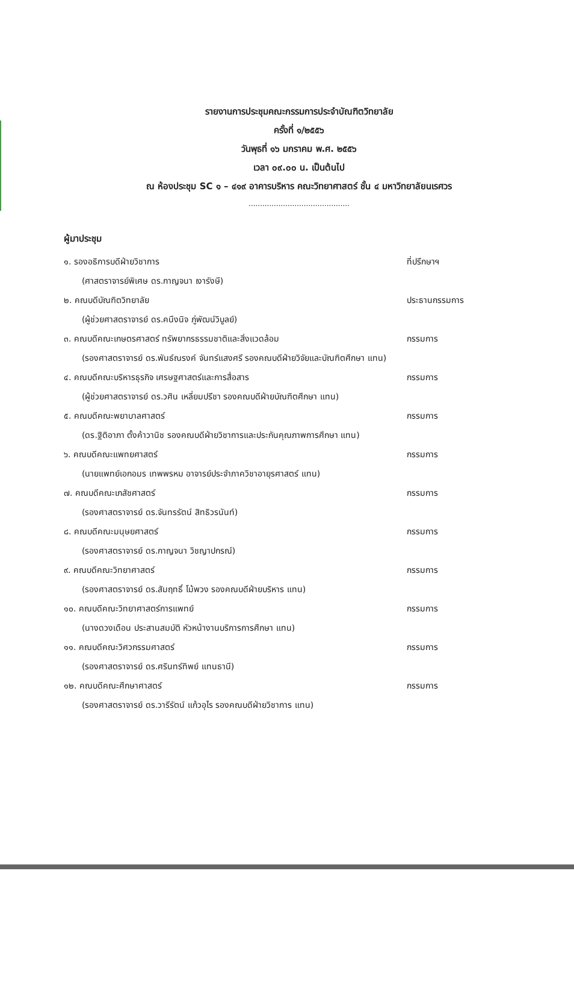รายงานการประชุมคณะกรรมการประจำบัณฑิตวิทยาลัย
ครั้งที่ ๑/๒๕๕๖
วันพุธที่ ๑๖ มกราคม พ.ศ. ๒๕๕๖
เวลา ๐๙.๐๐ น. เป็นต้นไป
ณ ห้องประชุม SC ๑ – ๔๑๙ อาคารบริหาร คณะวิทยาศาสตร์ ชั้น ๔ มหาวิทยาลัยนเรศวร
............................................
ผู้มาประชุม
๑. รองอธิการบดีฝ่ายวิชาการ ที่ปรึกษาฯ
(ศาสตราจารย์พิเศษ ดร.กาญจนา เงารังษี)
๒. คณบดีบัณฑิตวิทยาลัย ประธานกรรมการ
(ผู้ช่วยศาสตราจารย์ ดร.คนึงนิจ ภู่พัฒน์วิบูลย์)
๓. คณบดีคณะเกษตรศาสตร์ ทรัพยากรธรรมชาติและสิ่งแวดล้อม กรรมการ
(รองศาสตราจารย์ ดร.พันธ์ณรงค์ จันทร์แสงศรี รองคณบดีฝ่ายวิจัยและบัณฑิตศึกษา แทน)
๔. คณบดีคณะบริหารธุรกิจ เศรษฐศาสตร์และการสื่อสาร กรรมการ
(ผู้ช่วยศาสตราจารย์ ดร.วศิน เหลี่ยมปรีชา รองคณบดีฝ่ายบัณฑิตศึกษา แทน)
๕. คณบดีคณะพยาบาลศาสตร์ กรรมการ
(ดร.ฐิติอาภา ตั้งค้าวานิช รองคณบดีฝ่ายวิชาการและประกันคุณภาพการศึกษา แทน)
๖. คณบดีคณะแพทยศาสตร์ กรรมการ
(นายแพทย์เอกอมร เทพพรหม อาจารย์ประจำภาควิชาอายุรศาสตร์ แทน)
๗. คณบดีคณะเภสัชศาสตร์ กรรมการ
(รองศาสตราจารย์ ดร.จันทรรัตน์ สิทธิวรนันท์)
๘. คณบดีคณะมนุษยศาสตร์ กรรมการ
(รองศาสตราจารย์ ดร.กาญจนา วิชญาปกรณ์)
๙. คณบดีคณะวิทยาศาสตร์ กรรมการ
(รองศาสตราจารย์ ดร.สัมฤทธิ์ โม้พวง รองคณบดีฝ่ายบริหาร แทน)
๑๐. คณบดีคณะวิทยาศาสตร์การแพทย์ กรรมการ
(นางดวงเดือน ประสานสมบัติ หัวหน้างานบริการการศึกษา แทน)
๑๑. คณบดีคณะวิศวกรรมศาสตร์ กรรมการ
(รองศาสตราจารย์ ดร.ศรินทร์ทิพย์ แทนธานี)
๑๒. คณบดีคณะศึกษาศาสตร์ กรรมการ
(รองศาสตราจารย์ ดร.วารีรัตน์ แก้วอุไร รองคณบดีฝ่ายวิชาการ แทน)